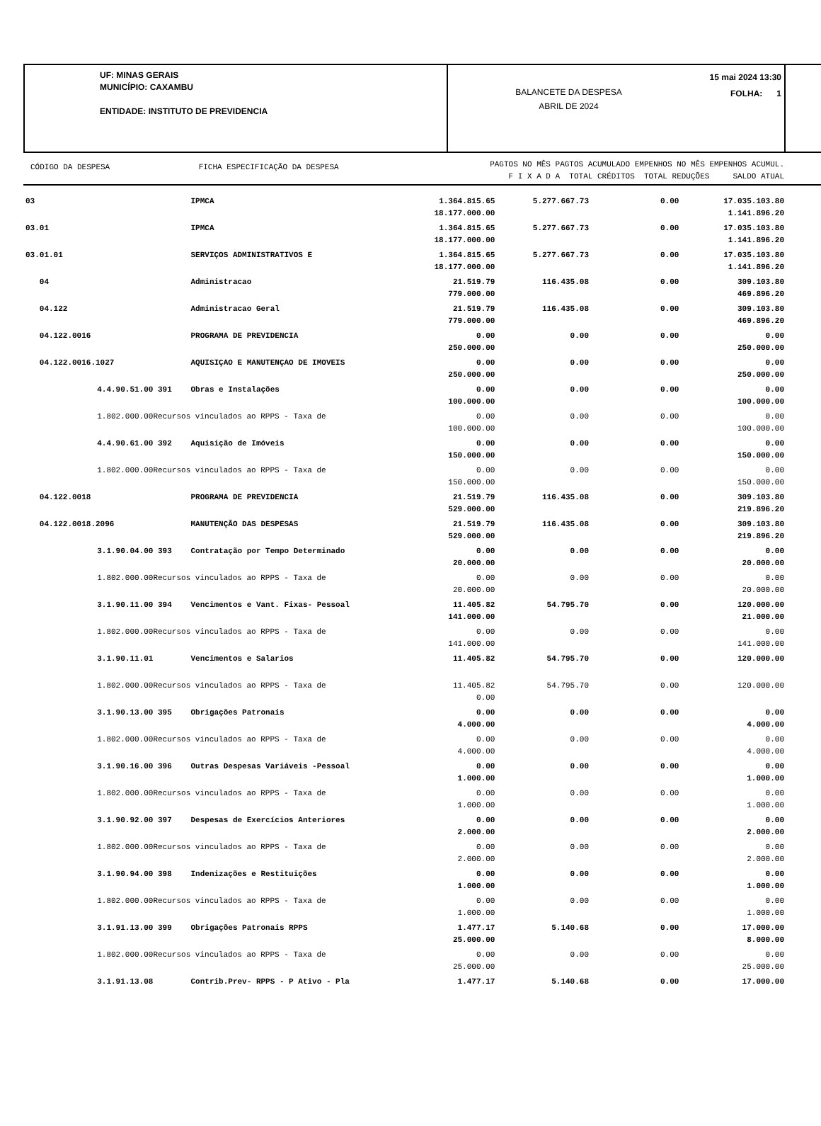UF: MINAS GERAIS
MUNICÍPIO: CAXAMBU
ENTIDADE: INSTITUTO DE PREVIDENCIA
BALANCETE DA DESPESA
ABRIL DE 2024
15 mai 2024 13:30
FOLHA: 1
CÓDIGO DA DESPESA FICHA ESPECIFICAÇÃO DA DESPESA
PAGTOS NO MÊS PAGTOS ACUMULADO EMPENHOS NO MÊS EMPENHOS ACUMUL.
F I X A D A TOTAL CRÉDITOS TOTAL REDUÇÕES SALDO ATUAL
| 03 | | IPMCA | 1.364.815.65 18.177.000.00 | 5.277.667.73 | 0.00 | 17.035.103.80 1.141.896.20 |
| 03.01 | | IPMCA | 1.364.815.65 18.177.000.00 | 5.277.667.73 | 0.00 | 17.035.103.80 1.141.896.20 |
| 03.01.01 | | SERVIÇOS ADMINISTRATIVOS E | 1.364.815.65 18.177.000.00 | 5.277.667.73 | 0.00 | 17.035.103.80 1.141.896.20 |
| 04 | | Administracao | 21.519.79 779.000.00 | 116.435.08 | 0.00 | 309.103.80 469.896.20 |
| 04.122 | | Administracao Geral | 21.519.79 779.000.00 | 116.435.08 | 0.00 | 309.103.80 469.896.20 |
| 04.122.0016 | | PROGRAMA DE PREVIDENCIA | 0.00 250.000.00 | 0.00 | 0.00 | 0.00 250.000.00 |
| 04.122.0016.1027 | | AQUISIÇAO E MANUTENÇAO DE IMOVEIS | 0.00 250.000.00 | 0.00 | 0.00 | 0.00 250.000.00 |
| 4.4.90.51.00 | 391 | Obras e Instalações | 0.00 100.000.00 | 0.00 | 0.00 | 0.00 100.000.00 |
| 1.802.000.00 | Recursos vinculados ao RPPS - Taxa de | | 0.00 100.000.00 | 0.00 | 0.00 | 0.00 100.000.00 |
| 4.4.90.61.00 | 392 | Aquisição de Imóveis | 0.00 150.000.00 | 0.00 | 0.00 | 0.00 150.000.00 |
| 1.802.000.00 | Recursos vinculados ao RPPS - Taxa de | | 0.00 150.000.00 | 0.00 | 0.00 | 0.00 150.000.00 |
| 04.122.0018 | | PROGRAMA DE PREVIDENCIA | 21.519.79 529.000.00 | 116.435.08 | 0.00 | 309.103.80 219.896.20 |
| 04.122.0018.2096 | | MANUTENÇÃO DAS DESPESAS | 21.519.79 529.000.00 | 116.435.08 | 0.00 | 309.103.80 219.896.20 |
| 3.1.90.04.00 | 393 | Contratação por Tempo Determinado | 0.00 20.000.00 | 0.00 | 0.00 | 0.00 20.000.00 |
| 1.802.000.00 | Recursos vinculados ao RPPS - Taxa de | | 0.00 20.000.00 | 0.00 | 0.00 | 0.00 20.000.00 |
| 3.1.90.11.00 | 394 | Vencimentos e Vant. Fixas- Pessoal | 11.405.82 141.000.00 | 54.795.70 | 0.00 | 120.000.00 21.000.00 |
| 1.802.000.00 | Recursos vinculados ao RPPS - Taxa de | | 0.00 141.000.00 | 0.00 | 0.00 | 0.00 141.000.00 |
| 3.1.90.11.01 | | Vencimentos e Salarios | 11.405.82 | 54.795.70 | 0.00 | 120.000.00 |
| 1.802.000.00 | Recursos vinculados ao RPPS - Taxa de | | 11.405.82 0.00 | 54.795.70 | 0.00 | 120.000.00 |
| 3.1.90.13.00 | 395 | Obrigações Patronais | 0.00 4.000.00 | 0.00 | 0.00 | 0.00 4.000.00 |
| 1.802.000.00 | Recursos vinculados ao RPPS - Taxa de | | 0.00 4.000.00 | 0.00 | 0.00 | 0.00 4.000.00 |
| 3.1.90.16.00 | 396 | Outras Despesas Variáveis -Pessoal | 0.00 1.000.00 | 0.00 | 0.00 | 0.00 1.000.00 |
| 1.802.000.00 | Recursos vinculados ao RPPS - Taxa de | | 0.00 1.000.00 | 0.00 | 0.00 | 0.00 1.000.00 |
| 3.1.90.92.00 | 397 | Despesas de Exercícios Anteriores | 0.00 2.000.00 | 0.00 | 0.00 | 0.00 2.000.00 |
| 1.802.000.00 | Recursos vinculados ao RPPS - Taxa de | | 0.00 2.000.00 | 0.00 | 0.00 | 0.00 2.000.00 |
| 3.1.90.94.00 | 398 | Indenizações e Restituições | 0.00 1.000.00 | 0.00 | 0.00 | 0.00 1.000.00 |
| 1.802.000.00 | Recursos vinculados ao RPPS - Taxa de | | 0.00 1.000.00 | 0.00 | 0.00 | 0.00 1.000.00 |
| 3.1.91.13.00 | 399 | Obrigações Patronais RPPS | 1.477.17 25.000.00 | 5.140.68 | 0.00 | 17.000.00 8.000.00 |
| 1.802.000.00 | Recursos vinculados ao RPPS - Taxa de | | 0.00 25.000.00 | 0.00 | 0.00 | 0.00 25.000.00 |
| 3.1.91.13.08 | | Contrib.Prev- RPPS - P Ativo - Pla | 1.477.17 | 5.140.68 | 0.00 | 17.000.00 |